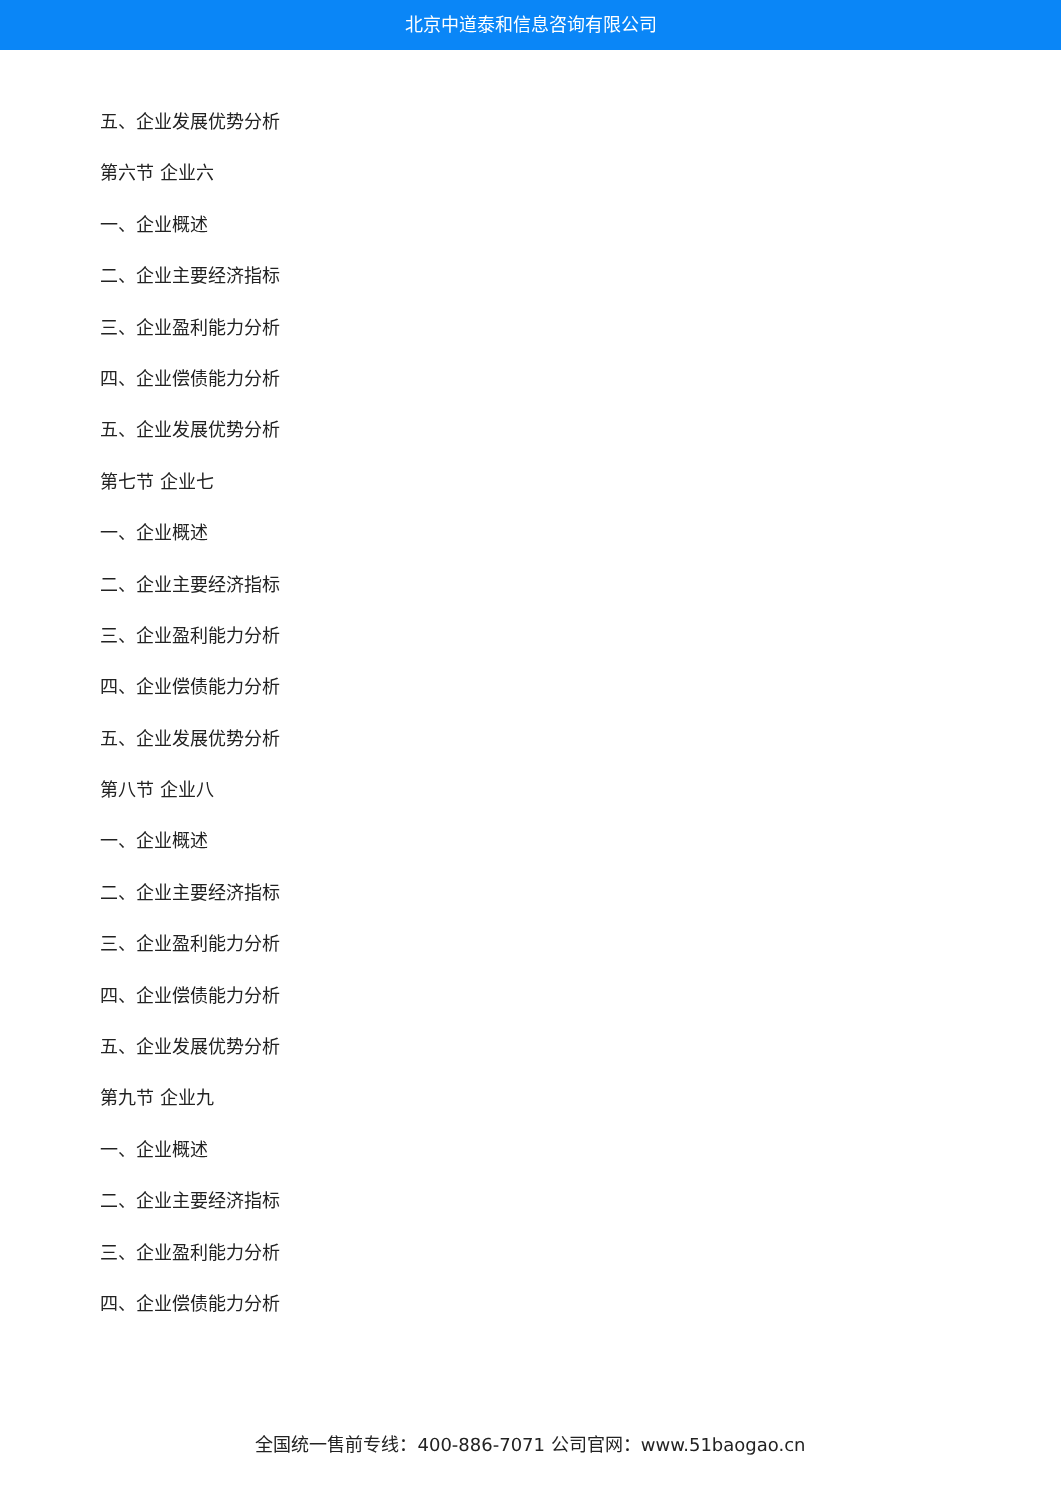北京中道泰和信息咨询有限公司
五、企业发展优势分析
第六节 企业六
一、企业概述
二、企业主要经济指标
三、企业盈利能力分析
四、企业偿债能力分析
五、企业发展优势分析
第七节 企业七
一、企业概述
二、企业主要经济指标
三、企业盈利能力分析
四、企业偿债能力分析
五、企业发展优势分析
第八节 企业八
一、企业概述
二、企业主要经济指标
三、企业盈利能力分析
四、企业偿债能力分析
五、企业发展优势分析
第九节 企业九
一、企业概述
二、企业主要经济指标
三、企业盈利能力分析
四、企业偿债能力分析
全国统一售前专线：400-886-7071 公司官网：www.51baogao.cn